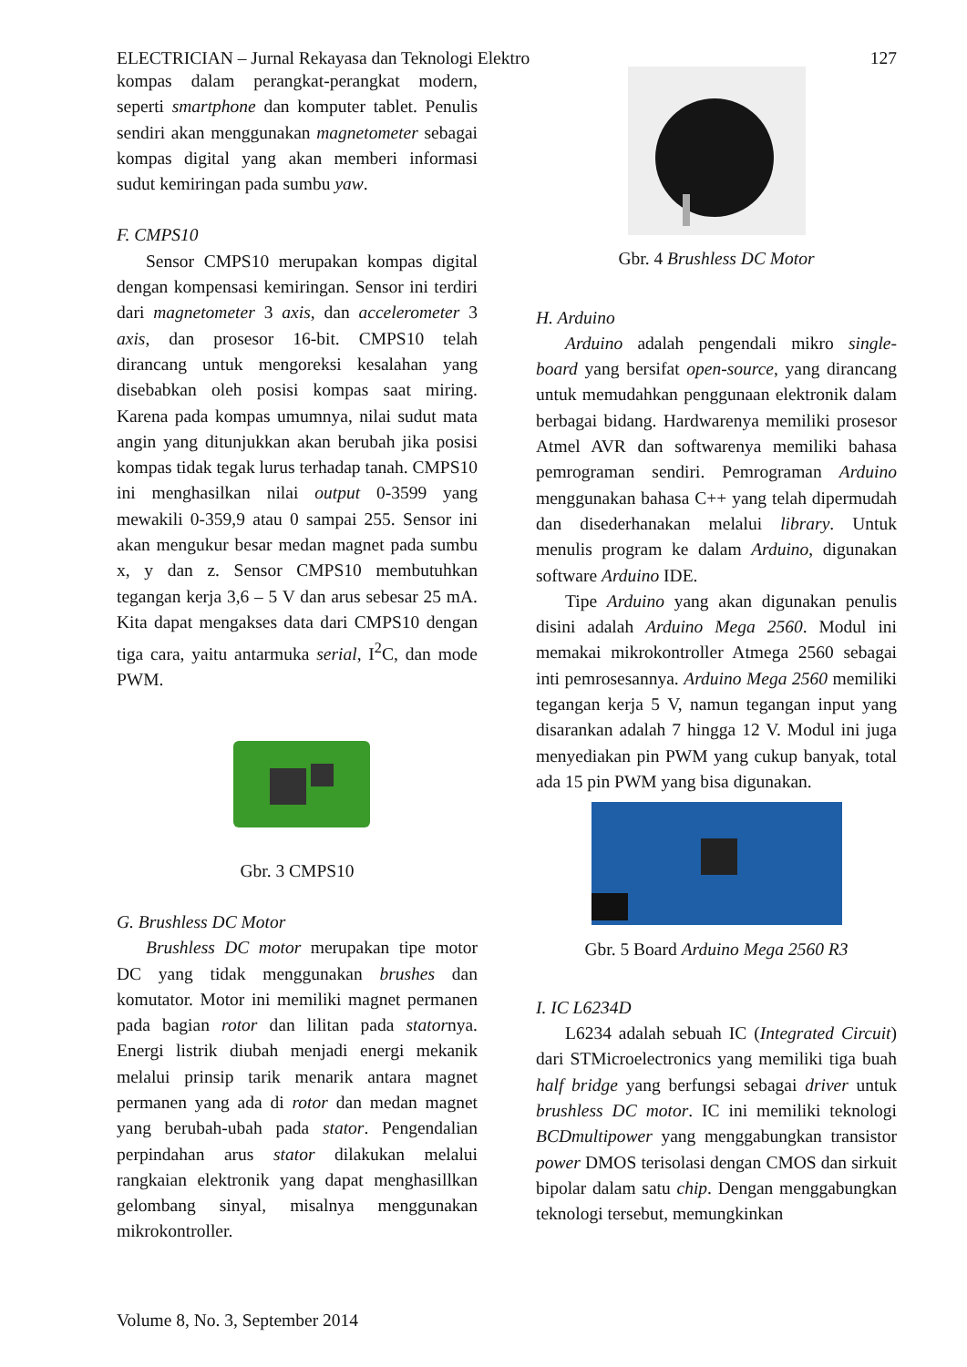ELECTRICIAN – Jurnal Rekayasa dan Teknologi Elektro 127
kompas dalam perangkat-perangkat modern, seperti smartphone dan komputer tablet. Penulis sendiri akan menggunakan magnetometer sebagai kompas digital yang akan memberi informasi sudut kemiringan pada sumbu yaw.
F. CMPS10
Sensor CMPS10 merupakan kompas digital dengan kompensasi kemiringan. Sensor ini terdiri dari magnetometer 3 axis, dan accelerometer 3 axis, dan prosesor 16-bit. CMPS10 telah dirancang untuk mengoreksi kesalahan yang disebabkan oleh posisi kompas saat miring. Karena pada kompas umumnya, nilai sudut mata angin yang ditunjukkan akan berubah jika posisi kompas tidak tegak lurus terhadap tanah. CMPS10 ini menghasilkan nilai output 0-3599 yang mewakili 0-359,9 atau 0 sampai 255. Sensor ini akan mengukur besar medan magnet pada sumbu x, y dan z. Sensor CMPS10 membutuhkan tegangan kerja 3,6 – 5 V dan arus sebesar 25 mA. Kita dapat mengakses data dari CMPS10 dengan tiga cara, yaitu antarmuka serial, I<sup>2</sup>C, dan mode PWM.
Gbr. 3 CMPS10
G. Brushless DC Motor
Brushless DC motor merupakan tipe motor DC yang tidak menggunakan brushes dan komutator. Motor ini memiliki magnet permanen pada bagian rotor dan lilitan pada statornya. Energi listrik diubah menjadi energi mekanik melalui prinsip tarik menarik antara magnet permanen yang ada di rotor dan medan magnet yang berubah-ubah pada stator. Pengendalian perpindahan arus stator dilakukan melalui rangkaian elektronik yang dapat menghasillkan gelombang sinyal, misalnya menggunakan mikrokontroller.
Gbr. 4 Brushless DC Motor
H. Arduino
Arduino adalah pengendali mikro single-board yang bersifat open-source, yang dirancang untuk memudahkan penggunaan elektronik dalam berbagai bidang. Hardwarenya memiliki prosesor Atmel AVR dan softwarenya memiliki bahasa pemrograman sendiri. Pemrograman Arduino menggunakan bahasa C++ yang telah dipermudah dan disederhanakan melalui library. Untuk menulis program ke dalam Arduino, digunakan software Arduino IDE.
Tipe Arduino yang akan digunakan penulis disini adalah Arduino Mega 2560. Modul ini memakai mikrokontroller Atmega 2560 sebagai inti pemrosesannya. Arduino Mega 2560 memiliki tegangan kerja 5 V, namun tegangan input yang disarankan adalah 7 hingga 12 V. Modul ini juga menyediakan pin PWM yang cukup banyak, total ada 15 pin PWM yang bisa digunakan.
Gbr. 5 Board Arduino Mega 2560 R3
I. IC L6234D
L6234 adalah sebuah IC (Integrated Circuit) dari STMicroelectronics yang memiliki tiga buah half bridge yang berfungsi sebagai driver untuk brushless DC motor. IC ini memiliki teknologi BCDmultipower yang menggabungkan transistor power DMOS terisolasi dengan CMOS dan sirkuit bipolar dalam satu chip. Dengan menggabungkan teknologi tersebut, memungkinkan
Volume 8, No. 3, September 2014